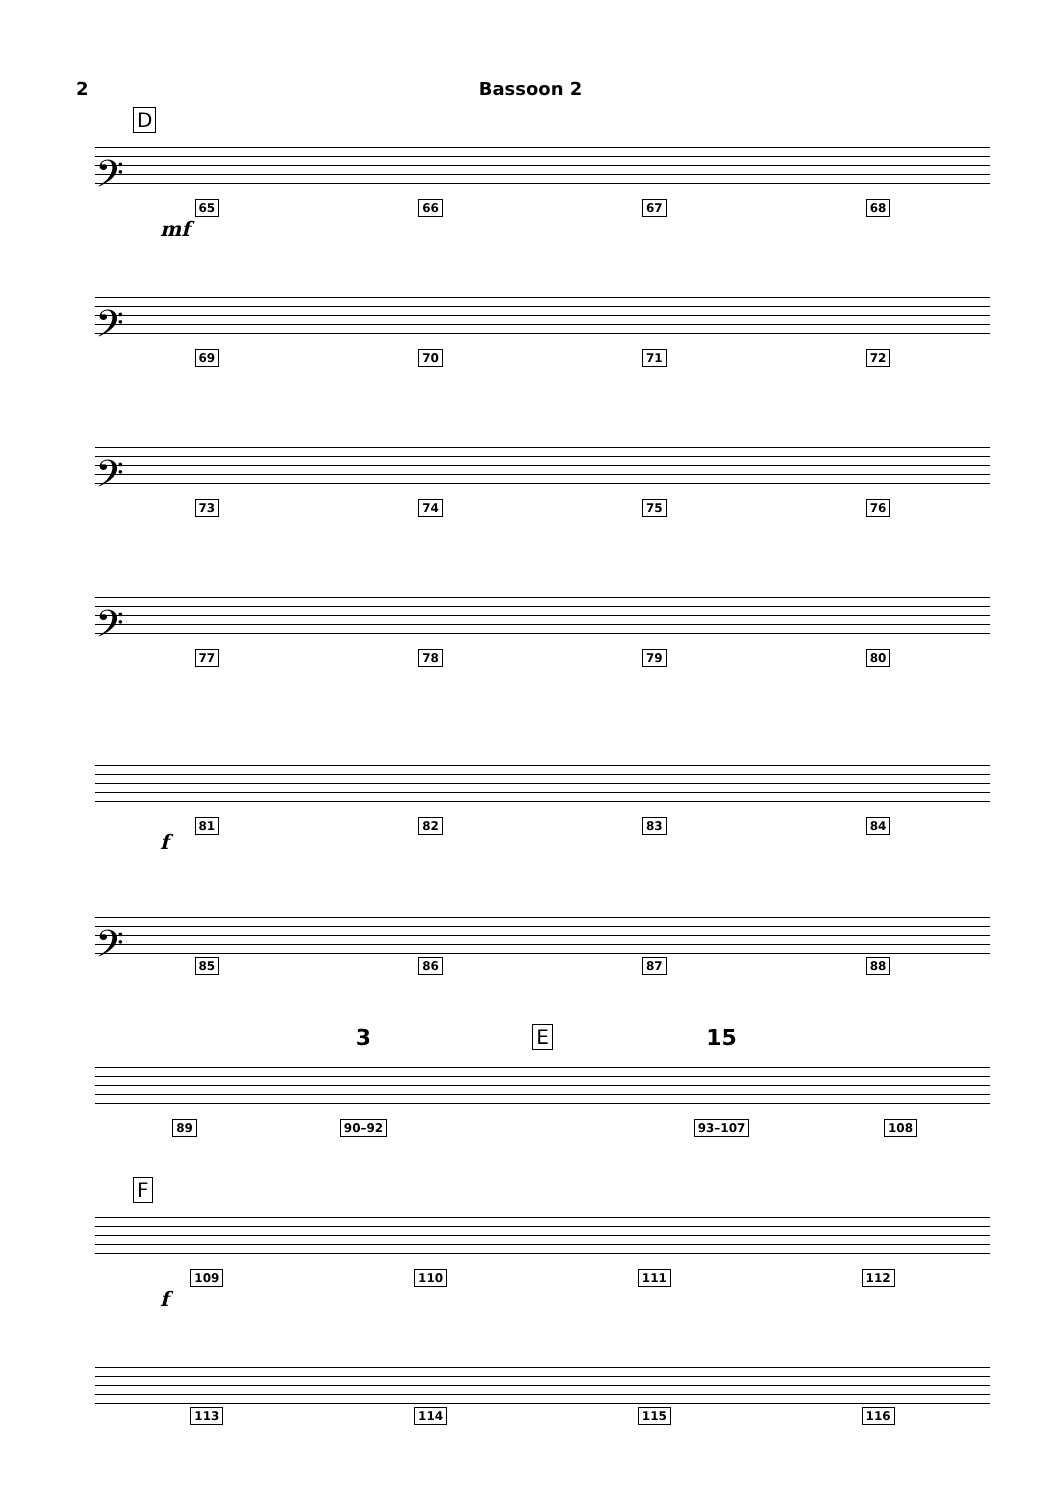2
Bassoon 2
D
𝄢
65 66 67 68
mf
𝄢
69 70 71 72
𝄢
73 74 75 76
𝄢
77 78 79 80
81 82 83 84
f
𝄢
85 86 87 88
3 E 15
89 90–92 93–107 108
F
109 110 111 112
f
113 114 115 116